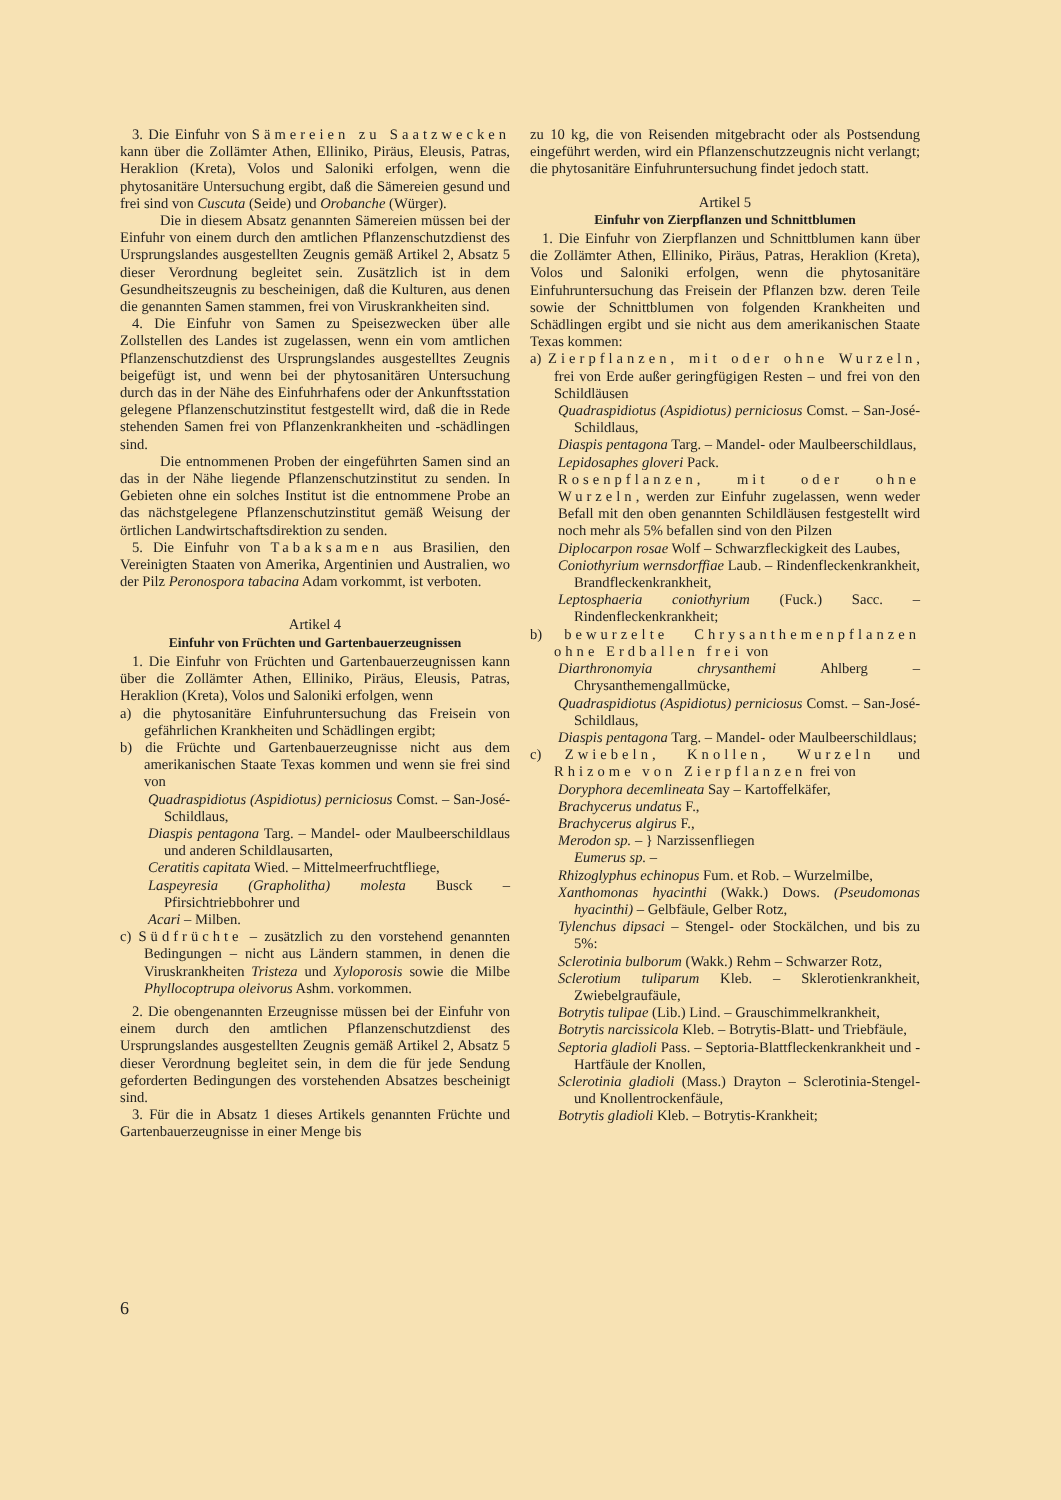3. Die Einfuhr von Sämereien zu Saatzwecken kann über die Zollämter Athen, Elliniko, Piräus, Eleusis, Patras, Heraklion (Kreta), Volos und Saloniki erfolgen, wenn die phytosanitäre Untersuchung ergibt, daß die Sämereien gesund und frei sind von Cuscuta (Seide) und Orobanche (Würger).
Die in diesem Absatz genannten Sämereien müssen bei der Einfuhr von einem durch den amtlichen Pflanzenschutzdienst des Ursprungslandes ausgestellten Zeugnis gemäß Artikel 2, Absatz 5 dieser Verordnung begleitet sein. Zusätzlich ist in dem Gesundheitszeugnis zu bescheinigen, daß die Kulturen, aus denen die genannten Samen stammen, frei von Viruskrankheiten sind.
4. Die Einfuhr von Samen zu Speisezwecken über alle Zollstellen des Landes ist zugelassen, wenn ein vom amtlichen Pflanzenschutzdienst des Ursprungslandes ausgestelltes Zeugnis beigefügt ist, und wenn bei der phytosanitären Untersuchung durch das in der Nähe des Einfuhrhafens oder der Ankunftsstation gelegene Pflanzenschutzinstitut festgestellt wird, daß die in Rede stehenden Samen frei von Pflanzenkrankheiten und -schädlingen sind.
Die entnommenen Proben der eingeführten Samen sind an das in der Nähe liegende Pflanzenschutzinstitut zu senden. In Gebieten ohne ein solches Institut ist die entnommene Probe an das nächstgelegene Pflanzenschutzinstitut gemäß Weisung der örtlichen Landwirtschaftsdirektion zu senden.
5. Die Einfuhr von Tabaksamen aus Brasilien, den Vereinigten Staaten von Amerika, Argentinien und Australien, wo der Pilz Peronospora tabacina Adam vorkommt, ist verboten.
Artikel 4
Einfuhr von Früchten und Gartenbauerzeugnissen
1. Die Einfuhr von Früchten und Gartenbauerzeugnissen kann über die Zollämter Athen, Elliniko, Piräus, Eleusis, Patras, Heraklion (Kreta), Volos und Saloniki erfolgen, wenn
a) die phytosanitäre Einfuhruntersuchung das Freisein von gefährlichen Krankheiten und Schädlingen ergibt;
b) die Früchte und Gartenbauerzeugnisse nicht aus dem amerikanischen Staate Texas kommen und wenn sie frei sind von
Quadraspidiotus (Aspidiotus) perniciosus Comst. – San-José-Schildlaus,
Diaspis pentagona Targ. – Mandel- oder Maulbeerschildlaus und anderen Schildlausarten,
Ceratitis capitata Wied. – Mittelmeerfruchtfliege,
Laspeyresia (Grapholitha) molesta Busck – Pfirsichtriebbohrer und
Acari – Milben.
c) Südfrüchte – zusätzlich zu den vorstehend genannten Bedingungen – nicht aus Ländern stammen, in denen die Viruskrankheiten Tristeza und Xyloporosis sowie die Milbe Phyllocoptrupa oleivorus Ashm. vorkommen.
2. Die obengenannten Erzeugnisse müssen bei der Einfuhr von einem durch den amtlichen Pflanzenschutzdienst des Ursprungslandes ausgestellten Zeugnis gemäß Artikel 2, Absatz 5 dieser Verordnung begleitet sein, in dem die für jede Sendung geforderten Bedingungen des vorstehenden Absatzes bescheinigt sind.
3. Für die in Absatz 1 dieses Artikels genannten Früchte und Gartenbauerzeugnisse in einer Menge bis
zu 10 kg, die von Reisenden mitgebracht oder als Postsendung eingeführt werden, wird ein Pflanzenschutzzeugnis nicht verlangt; die phytosanitäre Einfuhruntersuchung findet jedoch statt.
Artikel 5
Einfuhr von Zierpflanzen und Schnittblumen
1. Die Einfuhr von Zierpflanzen und Schnittblumen kann über die Zollämter Athen, Elliniko, Piräus, Patras, Heraklion (Kreta), Volos und Saloniki erfolgen, wenn die phytosanitäre Einfuhruntersuchung das Freisein der Pflanzen bzw. deren Teile sowie der Schnittblumen von folgenden Krankheiten und Schädlingen ergibt und sie nicht aus dem amerikanischen Staate Texas kommen:
a) Zierpflanzen, mit oder ohne Wurzeln, frei von Erde außer geringfügigen Resten – und frei von den Schildläusen
Quadraspidiotus (Aspidiotus) perniciosus Comst. – San-José-Schildlaus,
Diaspis pentagona Targ. – Mandel- oder Maulbeerschildlaus,
Lepidosaphes gloveri Pack.
Rosenpflanzen, mit oder ohne Wurzeln, werden zur Einfuhr zugelassen, wenn weder Befall mit den oben genannten Schildläusen festgestellt wird noch mehr als 5% befallen sind von den Pilzen
Diplocarpon rosae Wolf – Schwarzfleckigkeit des Laubes,
Coniothyrium wernsdorffiae Laub. – Rindenfleckenkrankheit, Brandfleckenkrankheit,
Leptosphaeria coniothyrium (Fuck.) Sacc. – Rindenfleckenkrankheit;
b) bewurzelte Chrysanthemenpflanzen ohne Erdballen frei von
Diarthronomyia chrysanthemi Ahlberg – Chrysanthemengallmücke,
Quadraspidiotus (Aspidiotus) perniciosus Comst. – San-José-Schildlaus,
Diaspis pentagona Targ. – Mandel- oder Maulbeerschildlaus;
c) Zwiebeln, Knollen, Wurzeln und Rhizome von Zierpflanzen frei von
Doryphora decemlineata Say – Kartoffelkäfer,
Brachycerus undatus F.,
Brachycerus algirus F.,
Merodon sp. – } Narzissenfliegen
Eumerus sp. –
Rhizoglyphus echinopus Fum. et Rob. – Wurzelmilbe,
Xanthomonas hyacinthi (Wakk.) Dows. (Pseudomonas hyacinthi) – Gelbfäule, Gelber Rotz,
Tylenchus dipsaci – Stengel- oder Stockälchen, und bis zu 5%:
Sclerotinia bulborum (Wakk.) Rehm – Schwarzer Rotz,
Sclerotium tuliparum Kleb. – Sklerotienkrankheit, Zwiebelgraufäule,
Botrytis tulipae (Lib.) Lind. – Grauschimmelkrankheit,
Botrytis narcissicola Kleb. – Botrytis-Blatt- und Triebfäule,
Septoria gladioli Pass. – Septoria-Blattfleckenkrankheit und -Hartfäule der Knollen,
Sclerotinia gladioli (Mass.) Drayton – Sclerotinia-Stengel- und Knollentrockenfäule,
Botrytis gladioli Kleb. – Botrytis-Krankheit;
6